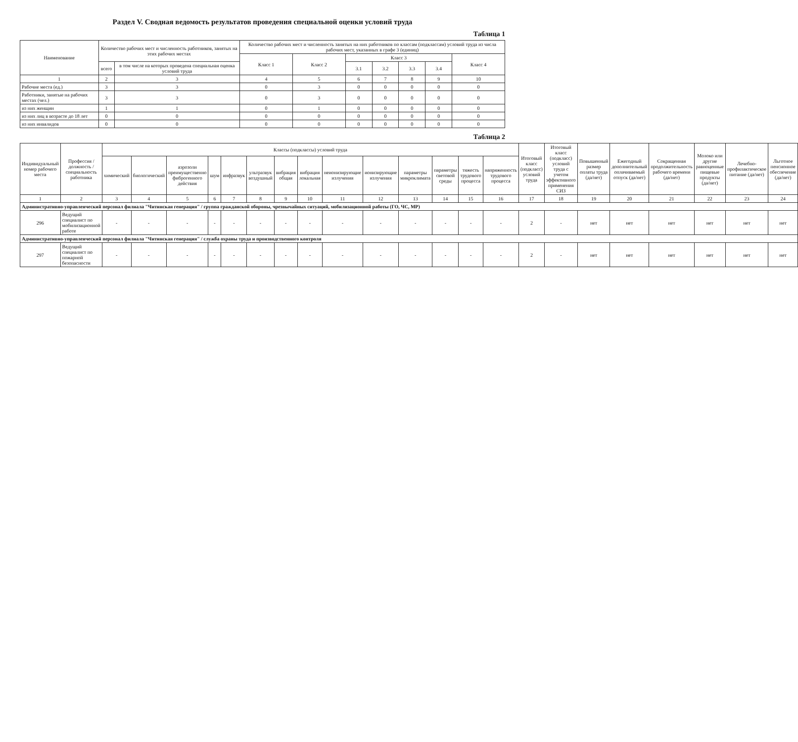Раздел V. Сводная ведомость результатов проведения специальной оценки условий труда
Таблица 1
| Наименование | Количество рабочих мест и численность работников, занятых на этих рабочих местах | | Количество рабочих мест и численность занятых на них работников по классам (подклассам) условий труда из числа рабочих мест, указанных в графе 3 (единиц) | | | | | | |
| --- | --- | --- | --- | --- | --- | --- | --- | --- | --- |
| | | | Класс 1 | Класс 2 | Класс 3 | | | | Класс 4 |
| | всего | в том числе на которых проведена специальная оценка условий труда | | | 3.1 | 3.2 | 3.3 | 3.4 | |
| 1 | 2 | 3 | 4 | 5 | 6 | 7 | 8 | 9 | 10 |
| Рабочие места (ед.) | 3 | 3 | 0 | 3 | 0 | 0 | 0 | 0 | 0 |
| Работники, занятые на рабочих местах (чел.) | 3 | 3 | 0 | 3 | 0 | 0 | 0 | 0 | 0 |
| из них женщин | 1 | 1 | 0 | 1 | 0 | 0 | 0 | 0 | 0 |
| из них лиц в возрасте до 18 лет | 0 | 0 | 0 | 0 | 0 | 0 | 0 | 0 | 0 |
| из них инвалидов | 0 | 0 | 0 | 0 | 0 | 0 | 0 | 0 | 0 |
Таблица 2
| Индивидуальный номер рабочего места | Профессия / должность / специальность работника | Классы (подклассы) условий труда | | | | | | | | | | | | | | Итоговый класс (подкласс) условий труда | Итоговый класс (подкласс) условий труда с учетом эффективного применения СИЗ | Повышенный размер оплаты труда (да/нет) | Ежегодный дополнительный оплачиваемый отпуск (да/нет) | Сокращенная продолжительность рабочего времени (да/нет) | Молоко или другие равноценные пищевые продукты (да/нет) | Лечебно-профилактическое питание (да/нет) | Льготное пенсионное обеспечение (да/нет) |
| --- | --- | --- | --- | --- | --- | --- | --- | --- | --- | --- | --- | --- | --- | --- | --- | --- | --- | --- | --- | --- | --- | --- | --- |
| | | химический | биологический | аэрозоли преимущественно фиброгенного действия | шум | инфразвук | ультразвук воздушный | вибрация общая | вибрация локальная | неионизирующие излучения | ионизирующие излучения | параметры микроклимата | параметры световой среды | тяжесть трудового процесса | напряженность трудового процесса | | | | | | | | |
| 1 | 2 | 3 | 4 | 5 | 6 | 7 | 8 | 9 | 10 | 11 | 12 | 13 | 14 | 15 | 16 | 17 | 18 | 19 | 20 | 21 | 22 | 23 | 24 |
| Административно-управленческий персонал филиала "Читинская генерация" / группа гражданской обороны, чрезвычайных ситуаций, мобилизационной работы (ГО, ЧС, МР) | | | | | | | | | | | | | | | | | | | | | | | |
| 296 | Ведущий специалист по мобилизационной работе | - | - | - | - | - | - | - | - | - | - | - | - | - | - | 2 | - | нет | нет | нет | нет | нет | нет |
| Административно-управленческий персонал филиала "Читинская генерация" / служба охраны труда и производственного контроля | | | | | | | | | | | | | | | | | | | | | | | |
| 297 | Ведущий специалист по пожарной безопасности | - | - | - | - | - | - | - | - | - | - | - | - | - | - | 2 | - | нет | нет | нет | нет | нет | нет |